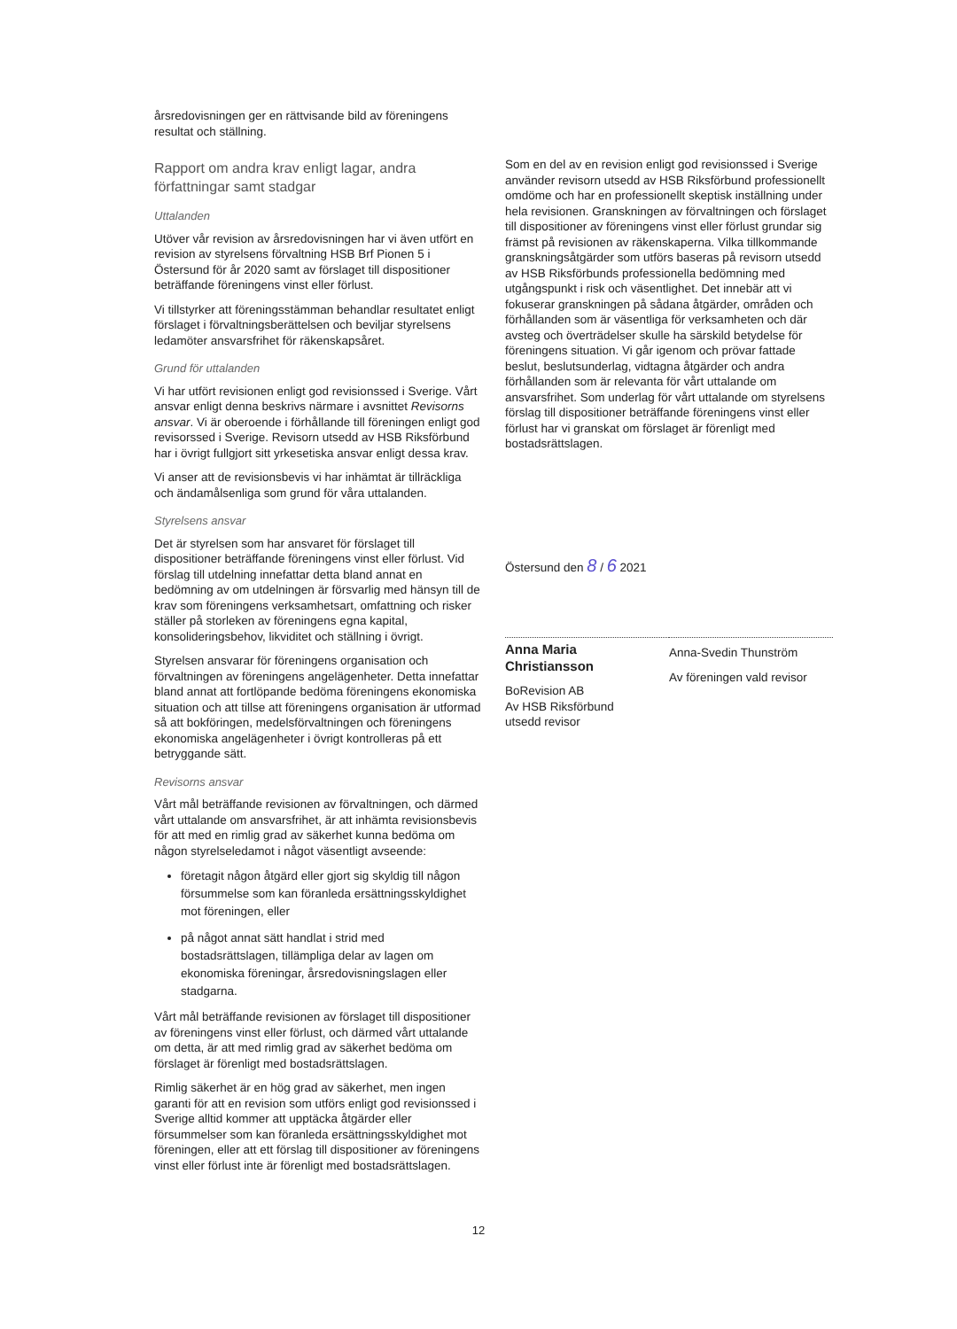årsredovisningen ger en rättvisande bild av föreningens resultat och ställning.
Rapport om andra krav enligt lagar, andra författningar samt stadgar
Uttalanden
Utöver vår revision av årsredovisningen har vi även utfört en revision av styrelsens förvaltning HSB Brf Pionen 5 i Östersund för år 2020 samt av förslaget till dispositioner beträffande föreningens vinst eller förlust.
Vi tillstyrker att föreningsstämman behandlar resultatet enligt förslaget i förvaltningsberättelsen och beviljar styrelsens ledamöter ansvarsfrihet för räkenskapsåret.
Grund för uttalanden
Vi har utfört revisionen enligt god revisionssed i Sverige. Vårt ansvar enligt denna beskrivs närmare i avsnittet Revisorns ansvar. Vi är oberoende i förhållande till föreningen enligt god revisorssed i Sverige. Revisorn utsedd av HSB Riksförbund har i övrigt fullgjort sitt yrkesetiska ansvar enligt dessa krav.
Vi anser att de revisionsbevis vi har inhämtat är tillräckliga och ändamålsenliga som grund för våra uttalanden.
Styrelsens ansvar
Det är styrelsen som har ansvaret för förslaget till dispositioner beträffande föreningens vinst eller förlust. Vid förslag till utdelning innefattar detta bland annat en bedömning av om utdelningen är försvarlig med hänsyn till de krav som föreningens verksamhetsart, omfattning och risker ställer på storleken av föreningens egna kapital, konsolideringsbehov, likviditet och ställning i övrigt.
Styrelsen ansvarar för föreningens organisation och förvaltningen av föreningens angelägenheter. Detta innefattar bland annat att fortlöpande bedöma föreningens ekonomiska situation och att tillse att föreningens organisation är utformad så att bokföringen, medelsförvaltningen och föreningens ekonomiska angelägenheter i övrigt kontrolleras på ett betryggande sätt.
Revisorns ansvar
Vårt mål beträffande revisionen av förvaltningen, och därmed vårt uttalande om ansvarsfrihet, är att inhämta revisionsbevis för att med en rimlig grad av säkerhet kunna bedöma om någon styrelseledamot i något väsentligt avseende:
företagit någon åtgärd eller gjort sig skyldig till någon försummelse som kan föranleda ersättningsskyldighet mot föreningen, eller
på något annat sätt handlat i strid med bostadsrättslagen, tillämpliga delar av lagen om ekonomiska föreningar, årsredovisningslagen eller stadgarna.
Vårt mål beträffande revisionen av förslaget till dispositioner av föreningens vinst eller förlust, och därmed vårt uttalande om detta, är att med rimlig grad av säkerhet bedöma om förslaget är förenligt med bostadsrättslagen.
Rimlig säkerhet är en hög grad av säkerhet, men ingen garanti för att en revision som utförs enligt god revisionssed i Sverige alltid kommer att upptäcka åtgärder eller försummelser som kan föranleda ersättningsskyldighet mot föreningen, eller att ett förslag till dispositioner av föreningens vinst eller förlust inte är förenligt med bostadsrättslagen.
Som en del av en revision enligt god revisionssed i Sverige använder revisorn utsedd av HSB Riksförbund professionellt omdöme och har en professionellt skeptisk inställning under hela revisionen. Granskningen av förvaltningen och förslaget till dispositioner av föreningens vinst eller förlust grundar sig främst på revisionen av räkenskaperna. Vilka tillkommande granskningsåtgärder som utförs baseras på revisorn utsedd av HSB Riksförbunds professionella bedömning med utgångspunkt i risk och väsentlighet. Det innebär att vi fokuserar granskningen på sådana åtgärder, områden och förhållanden som är väsentliga för verksamheten och där avsteg och överträdelser skulle ha särskild betydelse för föreningens situation. Vi går igenom och prövar fattade beslut, beslutsunderlag, vidtagna åtgärder och andra förhållanden som är relevanta för vårt uttalande om ansvarsfrihet. Som underlag för vårt uttalande om styrelsens förslag till dispositioner beträffande föreningens vinst eller förlust har vi granskat om förslaget är förenligt med bostadsrättslagen.
Östersund den 8 / 6 2021
Anna Maria Christiansson
BoRevision AB
Av HSB Riksförbund
utsedd revisor
Anna-Svedin Thunström
Av föreningen vald revisor
12